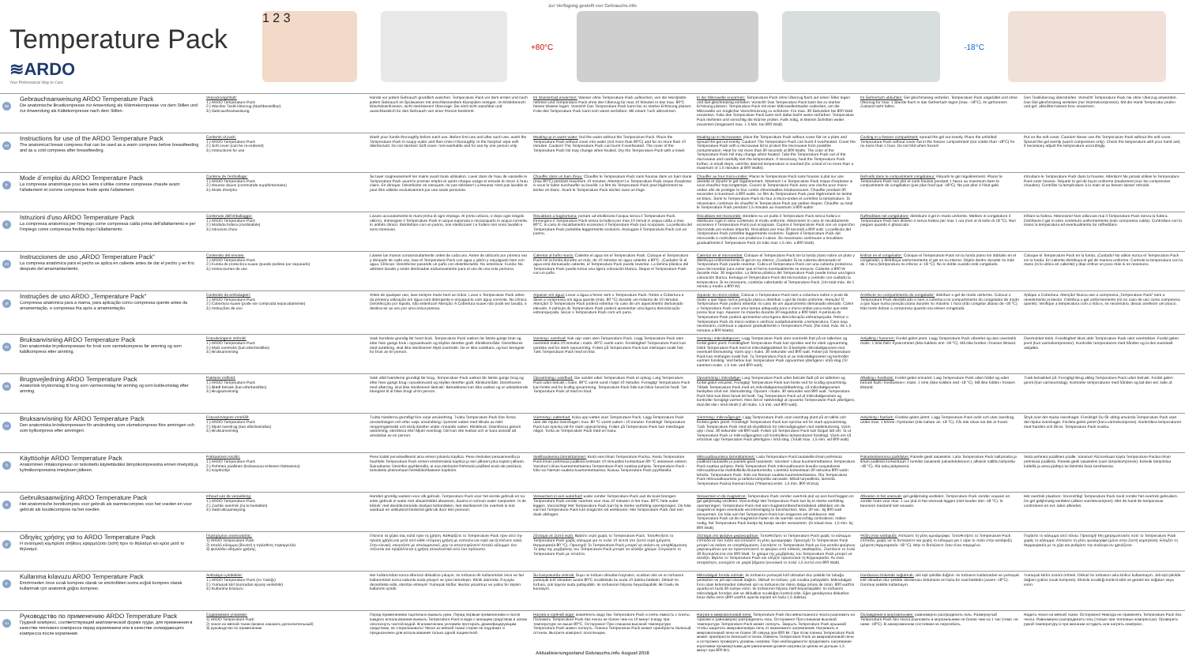zur Verfügung gestellt von Gebrauchs.info
Temperature Pack
≋ARDO
Your Professional Way to Care
1 2 3
+80°C -18°C
| de | Gebrauchsanweisung ARDO Temperature Pack Die anatomische Brustkompresse zur Anwendung als Wärmekompresse vor dem Stillen und zur Anwendung als Kältekompresse nach dem Stillen. | Verpackunginhalt: 1.) ARDO Temperature Pack 2.) Weicher Textil-Überzug (Nachbestellbar) 3.) Gebrauchsanweisung | Hände vor jedem Gebrauch gründlich waschen. Temperature Pack vor dem ersten und nach jedem Gebrauch im Spülwasser mit anschliessendem Klarspülen reinigen. Im Klinikbereich: Wischdesinfizieren, nicht sterilisieren! Überzüge: Sie sind nicht waschbar und ausschliesslich für den Gebrauch von einer Person bestimmt. | Im Wasserbad erwärmen: Wasser ohne Temperature Pack aufkochen, von der Herdplatte nehmen und Temperature Pack ohne den Überzug für max.10 Minuten in das max. 80°C heisse Wasser legen. Vorsicht! Das Temperature Pack kann bei zu starker Erhitzung platzen. Folie des Temperature Pack kann sich weiss verfärben. Mit einem Tuch abtrocknen. | In der Mikrowelle erwärmen: Temperature Pack ohne Überzug flach auf einen Teller legen und Gel gleichmässig verteilen. Vorsicht! Das Temperature Pack kann bei zu starker Erhitzung platzen. Temperature Pack mit einer Mikrowellenhaube zudecken, um die Mikrowelle vor möglicher Verschmutzung zu schützen. Für max. 30 Sekunden bei 800 Watt erwärmen. Folie des Temperature Pack kann sich dabei leicht weiss verfärben. Temperature Pack mehmen und vorsichtig die Wärme prüfen. Falls nötig, in kleinen Schritten weiter erwärmen (insgesamt max. 1.5 Min. bei 800 Watt). | Im Gefrierfach abkühlen: Gel gleichmässig verteilen. Temperature Pack ungefaltet und ohne Überzug für max. 1 Stunde flach in das Gefrierfach legen (max. -18°C). Im gefrorenen Zustand nicht falten. | Den Textilüberzug überstreifen. Vorsicht! Temperature Pack nie ohne Überzug anwenden. Das Gel gleichmässig verteilen (nur Wärmekompresse). Mit der Hand Temperatur prüfen und gef. abkühlen lassen bzw. erwärmen. |
| en | Instructions for use of the ARDO Temperature Pack The anatomical breast compress that can be used as a warm compress before breastfeeding and as a cold compress after breastfeeding. | Contents of pack: 1.) ARDO Temperature Pack 2.) Soft cover (can be re-ordered) 3.) Instructions for use | Wash your hands thoroughly before each use. Before first use and after each use, wash the Temperature Pack in soapy water and then rinse it thoroughly. In the hospital: wipe with disinfectant. Do not sterilize! Soft cover: non-washable and for use by one person only. | Heating up in warm water: boil the water without the Temperature Pack. Place the Temperature Pack without cover into water (not more than 80°C) and for no more than 10 minutes. Caution! The Temperature Pack can burst if overheated. The cover of the Temperature Pack foil may change when heated. Dry the Temperature Pack with a towel. | Heating up in microwaves: place the Temperature Pack without cover flat on a plate and spread the gel out evenly. Caution! The Temperature Pack can burst if overheated. Cover the Temperature Pack with a microwave lid to protect the microwave from possible contamination. Heat for not more than 30 seconds at 800 Watts. The color of the Temperature Pack foil may change when heated. Take the Temperature Pack out of the microwave and carefully test the temperature. If necessary, heat the Temperature Pack further, in small steps, until the desired temperature is reached (for a total of no more than a maximum of 1.5 minutes at 800 Watts). | Cooling in a freezer compartment: spread the gel out evenly. Place the unfolded Temperature Pack without cover flat in the freezer compartment (not colder than -18°C) for no more than 1 hour. Do not fold when frozen! | Put on the soft cover. Caution! Never use the Temperature Pack without the soft cover. Spread the gel evenly (warm compresses only). Check the temperature with your hand and, if necessary adjust the temperature accordingly. |
| fr | Mode d´emploi du ARDO Temperature Pack La compresse anatomique pour les seins s'utilise comme compresse chaude avant l'allaitement et comme compresse froide après l'allaitement. | Contenu de l'emballage: 1.) ARDO Temperature Pack 2.) Housse douce (commande supplémentaire) 3.) Mode d'emploi | Se laver soigneusement les mains avant toute utilisation. Laver dans de l'eau de vaisselle le Temperature Pack avant le premier emploi et après chaque usage et ensuite le rincer à l'eau claire. En clinique: Désinfecter en essuyant, ne pas stériliser! La Housse n'est pas lavable et peut être utilisée exclusivement par une seule personne. | Chauffer dans un bain d'eau: Chauffer le Temperature Pack sans housse dans un bain marie (max 80°C) pendant maximum 10 minutes. Attention! Le Temperature Pack risque d'exploser si vous le faites surchauffer ou bouillir. Le film du Temperature Pack peut légèrement se teinter en blanc. Avant le Temperature Pack sécher avec un linge. | Chauffer au four micro-ondes: Placer le Temperature Pack sans housse à plat sur une assiette et répartir le gel régulièrement. Attention! Le Temperature Pack risque d'exploser si vous chauffez trop longtemps. Couvrir le Temperature Pack avec une cloche pour micro-ondes afin de protéger le four contre d'éventuelles éclaboussures. Chauffer pendant 30 secondes à maximum à 800 watts. Le film du Temperature Pack peut légèrement se teinter en blanc. Sortir le Temperature Pack du four à micro-ondes et contrôler la température. Si nécessaire, continuer de chauffer le Temperature Pack par petites étapes. Chauffer au total le Temperature Pack pendant 1,5 minutes au maximum à 800 watts! | Refroidir dans le compartiment congélateur: Répartir le gel régulièrement. Placer le Temperature Pack non plié et sans housse pendant 1 heure au maximum dans le compartiment de congélation (pas plus froid que -18°C). Ne pas plier à l'état gelé. | Introduire le Temperature Pack dans la housse. Attention! Ne jamais utiliser le Temperature Pack sans housse. Répartir le gel de façon uniforme (seulement pour les compresses chaudes). Contrôler la température à la main et au besoin laisser refroidir. |
| it | Istruzioni d'uso ARDO Temperature Pack La compressa anatomica per l'impiego come compressa calda prima dell'allattamento e per l'impiego come compressa fredda dopo l'allattamento. | Contenuto dell'imballaggio: 1.) ARDO Temperature Pack 2.) Morbida fodera (riordinabile) 3.) Istruzioni d'uso | Lavare accuratamente le mani prima di ogni impiego. Al primo utilizzo, e dopo ogni singolo utilizzo, immergere il Temperature Pack in acqua saponata e risciacquarlo in acqua corrente. In ambito clinico: disinfettare con un panno, non sterilizzare! Le fodere non sono lavabili e sono monouso. | Riscaldare a bagnomaria: portare ad ebollizione l'acqua senza il Temperature Pack. Immergere il Temperature Pack senza la fodera per max 10 minuti in acqua calda a max 80°C. In caso di riscaldamento eccessivo il Temperature Pack può scoppiare. La pellicola del Temperature Pack potrebbe leggermente scolorirsi. Asciugare il Temperature Pack con un panno. | Riscaldare nel microonde: stendere su un piatto il Temperature Pack senza fodera e distribuire il gel in esso contenuto in modo uniforme. Attenzione! In caso di riscaldamento eccessivo il Temperature Pack può scoppiare. Coprire il Temperature Pack con un coperchio microonde per evitare impurità. Riscaldare per max 30 secondi a 800 watt. La pellicola del Temperature Pack potrebbe leggermente scolorirsi. Togliere il Temperature Pack dal microonde e controllare con prudenza il calore. Se necessario continuare a riscaldare gradualmente il Temperature Pack (in tutto max 1,5 min. a 800 Watt). | Raffreddare nel congelatore: distribuire il gel in modo uniforme. Mettere in congelatore il Temperature Pack ben disteso e senza fodera per max 1 ora (non al di sotto di 18 °C). Non piegare quando è ghiacciato. | Infilare la fodera. Attenzione! Non utilizzare mai il Temperature Pack senza la fodera. Distribuire il gel in esso contenuto uniformemente (solo compressa calda). Controllare con la mano la temperatura ed eventualmente far raffreddare. |
| es | Instrucciones de uso „ARDO Temperature Pack“ La compresa anatómica para el pecho se aplica en caliente antes de dar el pecho y en frío después del amamantamiento. | Contenido del envase: 1.) ARDO Temperature Pack 2.) Funda de protectora suave (puede pedirse por separado) 3.) Instrucciones de uso | Lávese las manos concienzudamente antes de cada uso. Antes de utilizarlo por primera vez y después de cada uso, lave el Temperature Pack con agua y jabón y enjuáguelo bien con agua. Clínicas: Desinfectar pasando un paño con desinfectante. No esterilizar. Funda: No admiten lavado y están destinadas exclusivamente para el uso de una sola persona. | Calentar al baño maría: Caliente el agua sin el Temperature Pack. Coloque el Temperature Pack sin la funda durante un máx. de 10 minutos en agua caliente a 80°C. ¡Cuidado! Si el agua está demasiado caliente, el Temperature Pack puede reventar. La lámina plástica del Temperature Pack puede tomar una ligera coloración blanca. Seque el Temperature Pack con un paño. | Calentar en el microondas: Coloque el Temperature Pack sin la funda plano sobre un plato y distribuya uniformemente el gel en su interior. ¡Cuidado! Si se calienta demasiado el Temperature Pack puede reventar. Cubra el Temperature Pack con una cubierta protectora para microondas para evitar que el horno eventualmente se ensucie. Caliente a 800 W durante máx. 30 segundos. La lámina plástica del Temperature Pack puede tomar una ligera coloración blanca. Extraiga el Temperature Pack del microondas y controle con cuidado la temperatura. Si es necesario, continúe calentando el Temperature Pack. (Un total máx. de 1 minuto y medio a 800 W). | Enfriar en el congelador: Coloque el Temperature Pack sin la funda plano sin doblarlo en el congelador, y distribuya uniformemente el gel en su interior. Déjelo dentro durante no más de 1 hora (temperatura no inferior a -18 °C). No lo doble cuando esté congelado. | Coloque el Temperature Pack en la funda. ¡Cuidado! No utilice nunca el Temperature Pack sin la funda. En caliente distribuya el gel de manera uniforme. Controle la temperatura con la mano (si lo utiliza en caliente) y deje enfriar un poco más si es necesario. |
| pt | Instruções de uso ARDO „Temperature Pack“ Compressa anatómica para a mama, para aplicação como compressa quente antes da amamentação, e compressa fria após a amamentação. | Conteúdo da embalagem: 1.) ARDO Temperature Pack 2.) Cobertura suave (pode ser comprada separadamente) 3.) Instruções de uso | Antes de qualquer uso, lave sempre muito bem as mãos. Lavar o Temperature Pack antes da primeira utilização em água com detergente e enxaguá-lo com água corrente. No clínica: Desinfecção por líquido, não esterilizar! Atenção: A Cobertura suave não pode ser lavada, e destina-se ao uso por uma única pessoa. | Aquecer em água: Levar a água a ferver sem o Temperature Pack. Retire a Cobertura e deixe a compressa em água quente (máx. 80 °C) durante um máximo de 10 minutos. Atenção! O Temperature Pack poderá rebentar no caso de um aquecimento demasiado elevado. A película do Temperature Pack poderá apresentar uma ligeira descoloração esbranquiçada. Secar o Temperature Pack com um pano. | Aquecer no micro-ondas: Colocar o Temperature Pack sem a cobertura sobre o prato de modo a que fique numa posição plana e distribuir o gel de modo uniforme. Atenção! O Temperature Pack poderá rebentar no caso de um aquecimento demasiado elevado. Cobrir o Temperature Pack com uma tampa adequada para o micro-ondas para evitar que este possa ficar sujo. Aquecer no máximo durante 30 segundos a 800 Watt. A película do Temperature Pack poderá apresentar uma ligeira descoloração esbranquiçada. Retirar o Temperature Pack do micro-ondas e verificar cuidadosamente a temperatura. Caso seja necessário, continuar a aquecer gradualmente o Temperature Pack. (No total, máx. de 1,5 minutos a 800 Watts). | Arrefecer no compartimento do congelador: distribuir o gel de modo uniforme. Colocar o Temperature Pack desdobrado e sem a cobertura no compartimento do congelador de modo a que fique numa posição plana durante no máximo 1 hora (não congelar abaixo de -18 °C). Não tente dobrar a compressa quando ela estiver congelada. | Aplique a Cobertura. Atenção! Nunca use a compressa „Temperature Pack“ sem a revestimento protector. Distribua o gel uniformemente (só no caso de uso como compressa quente). Verifique a temperatura com a mão e, se necessário, deixar arrefecer um pouco. |
| no | Bruksanvisning ARDO Temperature Pack Den anatomiske brystkompressen for bruk som varmekompress før amming og som kaldkompress etter amming. | Forpakningens innhold: 1.) ARDO Temperature Pack 2.) Mykt overtrekk (kan etterbestilles) 3.) Bruksanvisning | Vask hendene grundig før hvert bruk. Temperature Pack vaskes før første gangs bruk og etter hver gangs bruk i oppvaskvann og skylles deretter godt. Klinikkområde: Desinfiseres med avtørking, skal ikke steriliseres! Mykt overtrekk: De er ikke vaskbare, og kun beregnet for bruk av én person. | Varming i vannbad: Kok opp vann uten Temperature Pack. Legg Temperature Pack uten overtrekk maks.10 minutter i maks. 80°C varmt vann. Forsiktighet! Temperature Pack kan sprekke ved for sterk oppvarming. Folien på Temperature Pack kan misfarges svakt hvit. Tørk Temperature Pack med en klut. | Varming i mikrobølgeovn: Legg Temperature Pack uten overtrekk flatt på en tallerken og fordel gelen jevnt. Forsiktighet! Temperature Pack kan sprekke ved for sterk oppvarming. Dekk Temperature Pack med et mikrobølgedeksel for å beskytte mikrobølgeovnen mot eventuell tilsmussing. Varm opp i maks. 30 sekunder ved 800 watt. Folien på Temperature Pack kan misfarges svakt hvit. Ta Temperature Pack ut av mikrobølgeovnen og kontroller varmen forsiktig. Ved behov kan Temperature Pack oppvarmes ytterligere i små steg (Til sammen maks. 1,5 min. ved 800 watt). | Avkjøling i fryserom: Fordel gelen jevnt. Legg Temperature Pack utbrettet og uten overtrekk maks. 1 time flatt i fryserommet (ikke kaldere enn -18 °C). Må ikke brettes i frossen tilstand. | Overtrukket trekk. Forsiktighet! Bruk aldri Temperature Pack uten overtrekket. Fordel gelen jevnt (kun varmekompresser). Kontroller temperaturen med hånden og la den eventuelt avkjøles. |
| dk | Brugsvejledning ARDO Temperature Pack Anatomisk brystomslag til brug som varmeomslag før amning og som koldeomslag efter amning. | Pakkens indhold: 1.) ARDO Temperature Pack 2.) Blødt betræk (kan efterbestilles) 3.) Brugsanvisning | Vask altid hænderne grundigt før brug. Temperature Pack vaskes før første gangs brug og efter hver gangs brug i opvaskevand og skylles derefter godt. Klinikområde: Desinficeres med aftørring, skal ikke steriliseres! Betræk: Betrækkene kan ikke vaskes og er udelukkende beregnet til at blive brugt af én person. | Opvarmning i vandbad: Giv vandet uden Temperature Pack et opkog. Læg Temperature Pack uden betræk i maks. 80°C varmt vand i højst 10 minutter. Forsigtig! Temperature Pack kan briste ved for kraftig opvarmning. Temperature Pack folie kan blive farvet let hvidt. Tør Temperature Pack af med en klud. | Opvarmning i mikrobølge: Læg Temperature Pack uden betræk fladt på en tallerken og fordel gelen ensartet. Forsigtig! Temperature Pack kan briste ved for kraftig opvarmning. Tildæk Temperature Pack med en mikrobølgeemuslafdækning, så mikrobølgeovnen beskyttes mod evt. tilsmudsning. Opvarm i maks. 30 sekunder ved 800 watt. Temperature Pack folie kan blive farvet let hvidt. Tag Temperature Pack ud af mikrobølgeovnen og kontroller forsigtigt varmen. Hvis det er nødvendigt at opvarme Temperature Pack yderligere, skal det ske i små skridt (I alt maks. 1,5 min. ved 800 watt). | Afkøling i frostboks: Fordel gelen ensartet. Læg Temperature Pack uden foldet og uden betræk fladt i frostboksen i maks. 1 time (ikke koldere end -18 °C). Må ikke foldes i frossen tilstand. | Træk betrækket på. Forsigtig! Brug aldrig Temperature Pack uden betræk. Fordel gelen jævnt (kun varmeomslag). Kontroller temperaturen med hånden og lad den evt. køle af. |
| sv | Bruksanvisning för ARDO Temperature Pack Den anatomiska bröstkompressen för användning som värmekompress före amningen och som kylkompress efter amningen. | Förpackningens innehåll: 1.) ARDO Temperature Pack 2.) Mjukt överdrag (kan efterbeställas) 3.) Bruksanvisning | Tvätta händerna grundligt före varje användning. Tvätta Temperature Pack före första användningen och efter varje användning i ljummet vatten med tillsats av mild rengöringsmedel och skölj därefter under rinnande vatten. Klinikbruk: Desinficera genom avtorkning, sterilisera inte! Mjukt överdrag: Det kan inte tvättas och är bara avsedd att användas av en person. | Värmning i vattenbad: Koka upp vatten utan Temperature Pack. Lägg Temperature Pack utan det mjuka överdraget i max. 80 °C varmt vatten i 10 minuter. Försiktigt! Temperature Pack kan spricka vid för stark uppvärmning. Folien på Temperature Pack kan missfärgas något. Torka av Temperature Pack med en trasa. | Värmning i mikrovågsugn: Lägg Temperature Pack utan överdrag plant på en tallrik och fördela gelen jämnt. Försiktigt! Temperature Pack kan spricka vid för stark uppvärmning. Täck Temperature Pack med ett skyddslock för mikrovågsugnen mot nedsmutsning. Värm upp i max. 30 sekunder vid 800 watt. Folien på Temperature Pack kan färgas lätt vitt. Ta ut Temperature Pack ur mikrovågsugnen och kontrollera temperaturen försiktigt. Värm om så erfordras upp Temperature Pack ytterligare i små steg. (Totalt max. 1,5 min. vid 800 watt) | Avkylning i frysfack: Fördela gelen jämnt. Lägg Temperature Pack ovikt och utan överdrag under max. 1 timme i frysfacket (inte kallare än -18 °C). Får inte vikas när det är fruset. | Stryk över det mjuka överdraget. Försiktigt! Du får aldrig använda Temperature Pack utan det mjuka överdraget. Fördela gelen jämnt (bara värmekompress). Kontrollera temperaturen med handen och låt ev. Temperature Pack svalna. |
| fi | Käyttöohje ARDO Temperature Pack Anatominen rintakompressi on tarkoitettu käytettäväksi lämpökompressina ennen imetystä ja kylmäkompressina imetyksen jälkeen. | Pakkauksen sisältö: 1.) ARDO Temperature Pack 2.) Pehmeä päällinen (lisätavaraa erikseen tilattavissa) 3.) Käyttöohje | Pese kädet perusteellisesti aina ennen jokaista käyttöä. Pese mieluiten pesuainevella ja huuhtele Temperature Pack ennen ensimmäistä käyttöä ja sen jälkeen joka käytön jälkeen. Sairaalassa: Desinfioi pyyhkimällä, ei saa steriloida! Pehmeät päälliset eivät ole pestäviä, tarkoitettu yksinomaan henkilökohtaiseen käyttöön. | Veslihauteessa lämmittäminen: Keitä vesi ilman Temperature Packia. Aseta Temperature Pack ilman pehmeää päällistä enintään 10 minuutiksi korkeintaan 80 °C asteiseen veteen. Varoitus! Liikaa kuumennettaessa Temperature Pack saattaa puhjeta. Temperature Pack -folio voi hieman vaaleta kuumennettaessa. Kuivaa Temperature Pack pyyhkeellä. | Mikroaaltouunissa lämmittäminen: Laita Temperature Pack lautaselle ilman pehmeää päällistä lautaselle ja painele geeli tasaisesti. Varoitus! Liikaa kuumennettaessa Temperature Pack saattaa puhjeta. Peitä Temperature Pack mikroaaltouunin kuvulla suojataksesi mikroaaltouunia mahdollisilta likaantumisilta. Lämmitä korkeintaan 30 sekuntia 800 watin teholla. Temperature Pack -folio voi hieman vaaleta kuumennettaessa. Ota Temperature Pack mikroaaltouunista ja tarkista lämpötila varovasti. Mikäli tarpeellista, lämmitä Temperature Packia hieman lisää (Yhteensä enint. 1,5 min. 800 W:ssa). | Pakastelokerossa jäähdytys: Painele geeli tasaiseksi. Laita Temperature Pack taittamatta ja ilman päällistä korkeintaan 1 tunniksi tasaisesti pakastelokeroon ( alhaisin sallittu lämpötila -18 °C). Älä taita jäätyneenä. | Vedä pehmeä päällinen päälle. Varoitus! Älä koskaan käytä Temperature Packia ilman pehmeää päällistä. Painele geeli tasaiseksi (vain lämpökompressi). Kokeile lämpötilaa kädellä ja anna jäähtyä tai lämmitä lisää tarvittaessa. |
| nl | Gebruiksaanwijzing ARDO Temperature Pack Het anatomische borstkompres voor gebruik als warmtecompres voor het voeden en voor gebruik als koudecompres na het voeden. | Inhoud van de verpakking: 1.) ARDO Temperature Pack 2.) Zachte overtrek (na te bestellen) 3.) Gebruiksaanwijzing | Handen grondig wassen voor elk gebruik. Temperature Pack voor het eerste gebruik en na ieder gebruik in water met afwasmiddel afwassen, daarna in schoon water naspoelen. In de kliniek: met desinfecterende doekjes behandelen, niet steriliseren! De overtrek is niet wasbaar en uitsluitend bestemd gebruik door één persoon. | Verwarmen in een waterbad: water zonder Temperature Pack aan de kook brengen. Temperature Pack zonder overtrek voor max.10 minuten in het max. 80°C hete water leggen. Voorzichtig! Het Temperature Pack kan bij te sterke verhitting openspringen. De folie van het Temperature Pack kan enigszins wit verkleuren. Het Temperature Pack met een doek afdrogen. | Verwarmen in de magnetron: Temperature Pack zonder overtrek plat op een bord leggen en gel gelijkmatig verdelen. Voorzichtig! Het Temperature Pack kan bij te sterke verhitting openspringen. Temperature Pack met een magnetronbeschermdeksel afdekken om de magnetron tegen eventuele verontreiniging te beschermen. Max. 30 sec. bij 800 watt verwarmen. De folie van het Temperature Pack kan enigszins wit verkleuren. Het Temperature Pack uit de magnetron halen en de warmte voorzichtig controleren. Indien nodig, het Temperature Pack beetje bij beetje verder verwarmen. (In totaal max. 1,5 min. bij 800 Watt). | Afkoelen in het vriesvak: gel gelijkmatig verdelen. Temperature Pack zonder vouwen en zonder hoes voor max. 1 uur plat in het vriesvak leggen (niet kouder dan -18 °C). In bevroren toestand niet vouwen. | Het overtrek plaatsen. Voorzichtig! Temperature Pack nooit zonder het overtrek gebruiken. De gel gelijkmatig verdelen (alleen warmtecompres). Met de hand de temperatuur controleren en evt. laten afkoelen. |
| gr | Οδηγίες χρήσης για το ARDO Temperature Pack Η ανατομική κομπρέσα στήθους εφαρμόζεται ζεστή πριν το θηλασμό και κρύα μετά το θηλασμό. | Περιεχόμενο συσκευασίας: 1) ARDO Temperature Pack 2) απαλό κάλυμμα (δυνατή η πρόσθετη παραγγελία) 3) φυλλάδιο οδηγιών χρήσης | Πλύνετε τα χέρια σας καλά πριν τη χρήση. Καθαρίζετε το Temperature Pack πριν από την πρώτη χρήση και μετά από κάθε επόμενη χρήση με σαπούνι και νερό και ξεπλένετε καλά. Στην κλινική: σκουπίστε με απολυμαντικό, μην το αποστειρώνετε! Απαλό κάλυμμα: Δεν πλένεται και προβλέπεται η χρήση αποκλειστικά από ένα πρόσωπο. | Ζέσταμα σε ζεστό νερό: Βράστε νερό χωρίς το Temperature Pack. Τοποθετήστε το Temperature Pack χωρίς κάλυμμα για το πολύ 10 λεπτά στο ζεστό νερό (μέγιστη θερμοκρασία 80 °C). Προσοχή! Το Temperature Pack μπορεί να σκάσει σε υπερθέρμανση. Το φιλμ της μεμβράνης του Temperature Pack μπορεί να αλλάξει χρώμα. Στεγνώστε το Temperature Pack με πετσέτα. | Ζέσταμα στο φούρνο μικροκυμάτων: Τοποθετήστε το Temperature Pack χωρίς το κάλυμμα επίπεδα σε ένα πιάτο και απλώστε τη γέλη ομοιόμορφα. Προσοχή! Το Temperature Pack μπορεί να σκάσει σε υπερθέρμανση. Σκεπάστε το Temperature Pack με ένα καπάκι φούρνου μικροκυμάτων για να προστατεύσετε το φούρνο από πιθανές ακαθαρσίες. Ζεστάνετε το πολύ 30 δευτερόλεπτα στα 800 Watt. Το χρώμα της μεμβράνης του Temperature Pack μπορεί να αλλάξει. Βγάλτε το Temperature Pack και ελέγξτε προσεκτικά τη θερμοκρασία. Αν είναι απαραίτητο, συνεχίστε σε μικρά βήματα (συνολικά το πολύ 1,5 λεπτό στα 800 Watt). | Ψύξη στην κατάψυξη: Απλώστε τη γέλη ομοιόμορφα. Τοποθετήστε το Temperature Pack επίπεδα, χωρίς να το διπλώσετε και χωρίς το κάλυμμα για 1 ώρα το πολύ στην κατάψυξη (μέγιστη θερμοκρασία -18 °C). Μην το διπλώνετε όταν είναι παγωμένο. | Περάστε το κάλυμμα από πάνω. Προσοχή! Μη χρησιμοποιείτε ποτέ το Temperature Pack χωρίς το κάλυμμα. Απλώστε τη γέλη ομοιόμορφα (μόνο στην ζεστή κομπρέσα). Ελέγξτε τη θερμοκρασία με το χέρι και ρυθμίστε την ανάλογα αν χρειάζεται. |
| tr | Kullanma kılavuzu ARDO Temperature Pack Emzirmeden önce sıcak kompres olarak ve emzirdikten sonra soğuk kompres olarak kullanmak için anatomik göğüs kompresi. | Ambalajın içindekiler: 1.) ARDO Temperature Pack (ısı Yastığı) 2.) Yumuşak kılıf (sonradan sipariş verilebilir) 3.) Kullanma kılavuzu | Her kullanımdan sonra ellerinizi dikkatlice yıkayın. Isı torbasını ilk kullanımdan önce ve her kullanımdan sonra sabunlu suda yıkayın ve iyice temizleyin. Klinik alanında: Fırçayla dezenfekte edin, sterilize etmeyin! Yumuşak kılıflar: Bunlar yıkanmaz ve yalnız bir kişinin kullanımı içindir. | Su banyosunda ısıtmak: Suyu ısı torbası olmadan kaynatın, ocaktan alın ve ısı torbasını yumuşak kılıf olmadan azami 80°C sıcaklıktaki bu suda 10 dakika bekletin. Dikkat! Isı torbası, çok kaynar suda patlayabilir. Isı torbasının folyosu beyazlaşabilir. Bir havlu ile kurulayın. | Mikrodalgalı fırında ısıtmak: Isı torbasını yumuşak kılıf olmadan düz şekilde bir tabağa yerleştirin ve jeli eşit olarak dağıtın. Dikkat! Isı torbası, çok sıcakta patlayabilir. Mikrodalgalı fırını olası kirlenmeden önlemek için ısı torbasını bir mikro dalga örtüsü ile örtün. 800 watt'lık ayarda en fazla 30 saniye ısıtın. Isı torbasının folyosu hafif beyazlaşabilir. Isı torbasını mikrodalgalı fırından alın ve dikkatlice sıcaklığını kontrol edin. Eğer gerekiyorsa dikkatlice biraz daha ısıtın (800 watt'lık ayarda toplam en fazla 1,5 dakika). | Dondurucu bölümde soğutmak: Jeli eşit şekilde dağıtın. Isı torbasını katlamadan ve yumuşak kılıf olmadan düz şekilde dondurucu bölümüne en fazla bir saat bekletin (azami -18°C). Donmuş şekilde katlamayın. | Yumuşak kılıfın üzerini örtmek. Dikkat! Isı torbasını asla kılıfsız kullanmayın. Jeli eşit şekilde dağıtın (yalnız sıcak kompres). Elinizle sıcaklığı kontrol edin ve gerekli ise soğutun veya ısıtın. |
| ru | Руководство по применению ARDO Temperature Pack Грудной компресс, соответствующий анатомической форме груди, для применения в качестве теплового компресса перед кормлением или в качестве охлаждающего компресса после кормления. | Содержимое упаковки: 1) ARDO Temperature Pack 2) чехол из мягкой ткани (можно заказать дополнительный) 3) руководство по применению | Перед применением тщательно вымыть руки. Перед первым применением и после каждого использования вымыть Temperature Pack в воде с моющим средством и затем ополоснуть чистой водой. В клинических условиях протирать дезинфицирующим средством, не стерилизовать! Чехол из мягкой ткани стирке не подлежит и предназначен для использования только одной пациенткой. | Нагрев в горячей воде: вскипятить воду без Temperature Pack и снять емкость с плиты. Положить Temperature Pack без чехла не более чем на 10 минут в воду при температуре не выше 80°С. Осторожно! При слишком высокой температуре Temperature Pack может лопнуть. Пленка Temperature Pack может приобрести белесый оттенок. Вытрите компресс полотенцем. | Нагрев в микроволновой печи: Temperature Pack без мягкотканного чехла разложить на тарелке и равномерно распределить гель. Осторожно! При слишком высокой температуре Temperature Pack может лопнуть. Закрыть Temperature Pack крышкой чтобы защитить микроволновую печь от возможного загрязнения. Нагревать в микроволновой печи не более 30 секунд при 800 Вт. При этом пленка Temperature Pack может приобрести белесый оттенок. Извлечь Temperature Pack из микроволновой печи и осторожно проверить уровень нагрева. При необходимости продолжить нагревание короткими промежутками для увеличения уровня нагрева (в целом не дольше 1,5 минут при 800 Вт). | Охлаждение в морозильнике: равномерно распределить гель. Развернутый Temperature Pack без чехла разложить в морозильнике не более чем на 1 час (темп. не ниже -18°С). В замороженном состоянии не перегибать. | Надеть чехол из мягкой ткани. Осторожно! Никогда не применять Temperature Pack без чехла. Равномерно распределить гель (только при тепловых компрессах). Проверить рукой температуру и при желании остудить или нагреть компресс. |
Aktualisierungsstand Gebrauchs.info August 2016